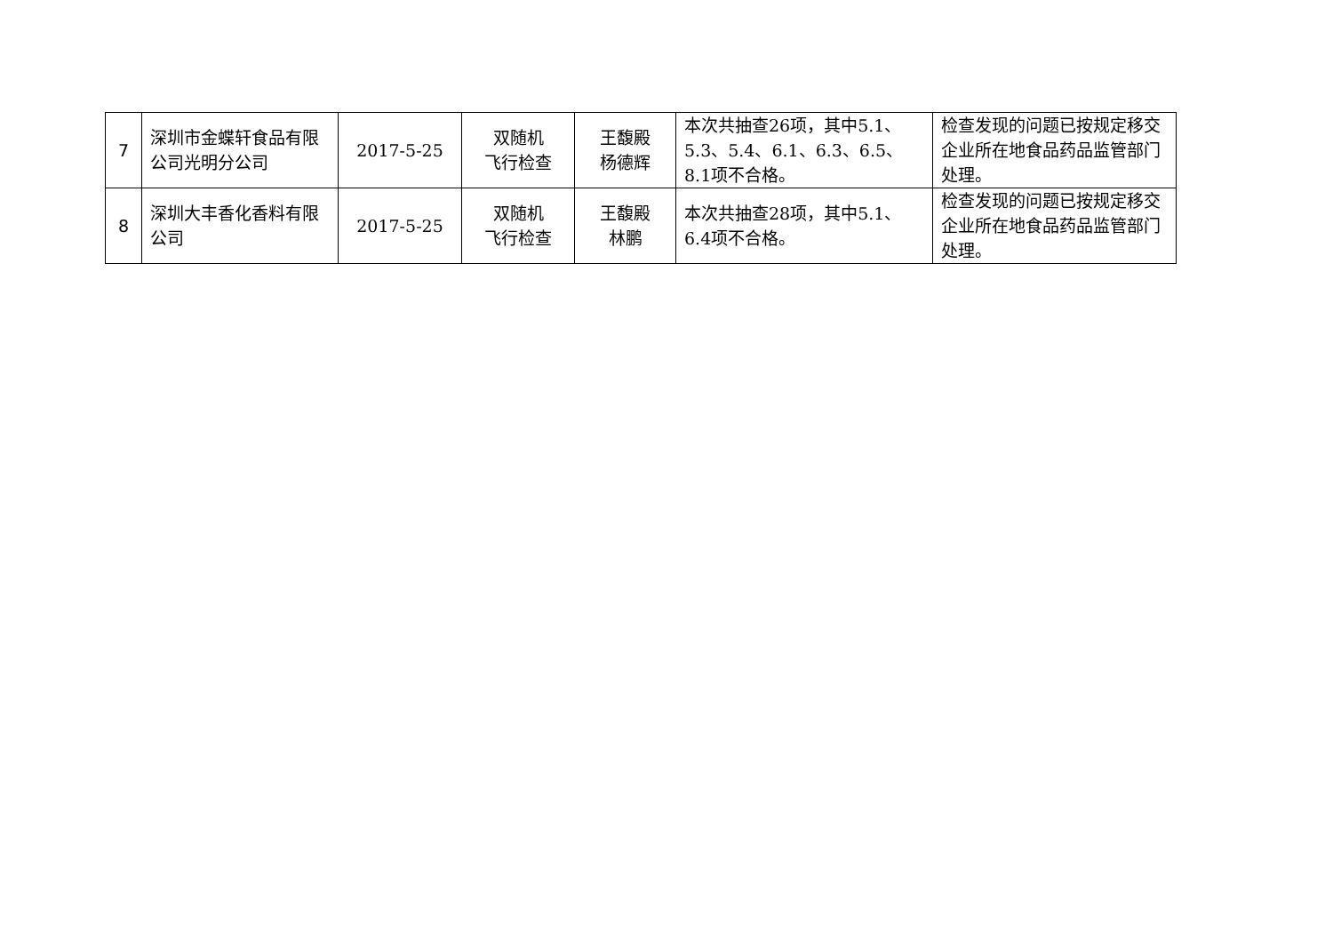| 7 | 深圳市金蝶轩食品有限公司光明分公司 | 2017-5-25 | 双随机 飞行检查 | 王馥殿 杨德辉 | 本次共抽查26项，其中5.1、5.3、5.4、6.1、6.3、6.5、8.1项不合格。 | 检查发现的问题已按规定移交企业所在地食品药品监管部门处理。 |
| 8 | 深圳大丰香化香料有限公司 | 2017-5-25 | 双随机 飞行检查 | 王馥殿 林鹏 | 本次共抽查28项，其中5.1、6.4项不合格。 | 检查发现的问题已按规定移交企业所在地食品药品监管部门处理。 |